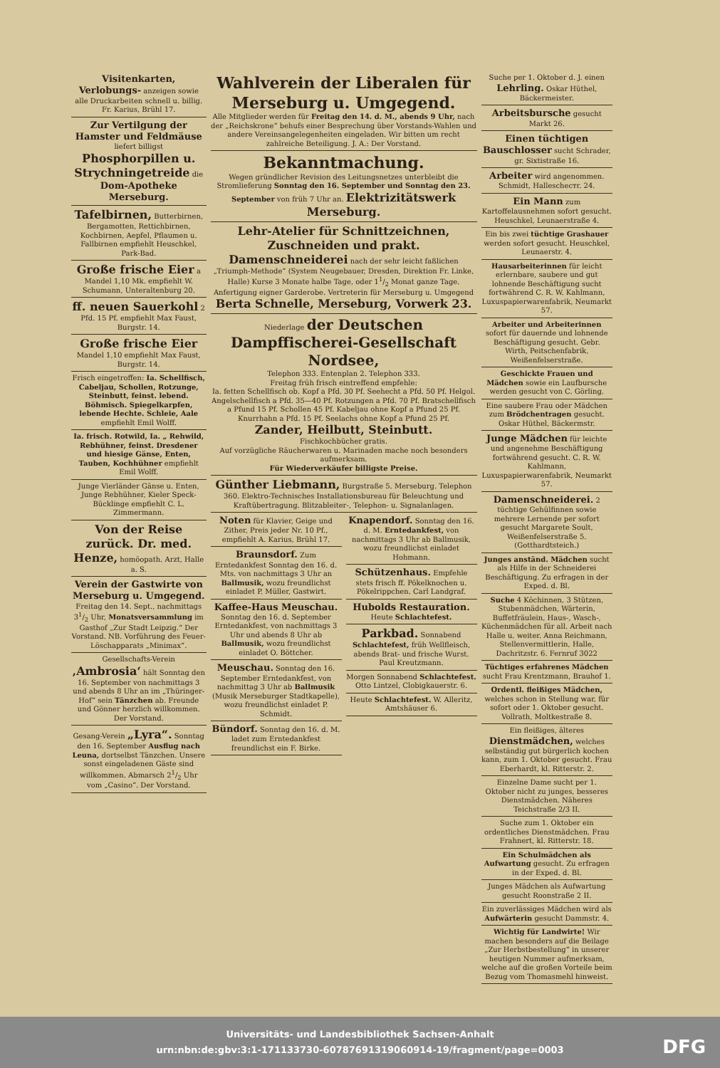Visitenkarten, Verlobungs- anzeigen sowie alle Druckarbeiten schnell u. billig. Fr. Karius, Brühl 17.
Zur Vertilgung der Hamster und Feldmäuse liefert billigst Phosphorpillen u. Strychningetreide die Dom-Apotheke Merseburg.
Tafelbirnen, Butterbirnen, Bergamotten, Rettichbirnen, Kochbirnen, Aepfel, Pflaumen u. Fallbirnen empfiehlt Heuschkel, Park-Bad.
Große frische Eier a Mandel 1,10 Mk. empfiehlt W. Schumann, Unteraltenburg 20.
ff. neuen Sauerkohl 2 Pfd. 15 Pf. empfiehlt Max Faust, Burgstr. 14.
Große frische Eier Mandel 1,10 empfiehlt Max Faust, Burgstr. 14.
Frisch eingetroffen: Ia. Schellfisch, Cabeljau, Schollen, Rotzunge, Steinbutt, feinst. lebend. Böhmisch. Spiegelkarpfen, lebende Hechte. Schleie, Aale empfiehlt Emil Wolff.
Ia. frisch. Rotwild, Ia. „ Rehwild, Rebhühner, feinst. Dresdener und hiesige Gänse, Enten, Tauben, Kochhühner empfiehlt Emil Wolff.
Junge Vierländer Gänse u. Enten, Junge Rebhühner, Kieler Speck-Bücklinge empfiehlt C. L. Zimmermann.
Von der Reise zurück. Dr. med. Henze, homöopath. Arzt, Halle a. S.
Verein der Gastwirte von Merseburg u. Umgegend. Freitag den 14. Sept., nachmittags 31/2 Uhr, Monatsversammlung im Gasthof „Zur Stadt Leipzig.“ Der Vorstand. NB. Vorführung des Feuer-Löschapparats „Minimax“.
Gesellschafts-Verein ‚Ambrosia‘ hält Sonntag den 16. September von nachmittags 3 und abends 8 Uhr an im „Thüringer-Hof“ sein Tänzchen ab. Freunde und Gönner herzlich willkommen. Der Vorstand.
Gesang-Verein „Lyra“. Sonntag den 16. September Ausflug nach Leuna, dortselbst Tänzchen. Unsere sonst eingeladenen Gäste sind willkommen. Abmarsch 21/2 Uhr vom „Casino“. Der Vorstand.
Wahlverein der Liberalen für Merseburg u. Umgegend.
Alle Mitglieder werden für Freitag den 14. d. M., abends 9 Uhr, nach der „Reichskrone“ behufs einer Besprechung über Vorstands-Wahlen und andere Vereinsangelegenheiten eingeladen. Wir bitten um recht zahlreiche Beteiligung. J. A.: Der Vorstand.
Bekanntmachung.
Wegen gründlicher Revision des Leitungsnetzes unterbleibt die Stromlieferung Sonntag den 16. September und Sonntag den 23. September von früh 7 Uhr an. Elektrizitätswerk Merseburg.
Lehr-Atelier für Schnittzeichnen, Zuschneiden und prakt. Damenschneiderei nach der sehr leicht faßlichen „Triumph-Methode“ (System Neugebauer, Dresden, Direktion Fr. Linke, Halle) Kurse 3 Monate halbe Tage, oder 11/2 Monat ganze Tage. Anfertigung eigner Garderobe. Vertreterin für Merseburg u. Umgegend Berta Schnelle, Merseburg, Vorwerk 23.
Niederlage der Deutschen Dampffischerei-Gesellschaft Nordsee,
Telephon 333. Entenplan 2. Telephon 333.
Freitag früh frisch eintreffend empfehle:
Ia. fetten Schellfisch ob. Kopf a Pfd. 30 Pf. Seehecht a Pfd. 50 Pf. Helgol. Angelschellfisch a Pfd. 35—40 Pf. Rotzungen a Pfd. 70 Pf. Bratschellfisch a Pfund 15 Pf. Schollen 45 Pf. Kabeljau ohne Kopf a Pfund 25 Pf. Knurrhahn a Pfd. 15 Pf. Seelachs ohne Kopf a Pfund 25 Pf.
Zander, Heilbutt, Steinbutt.
Fischkochbücher gratis.
Auf vorzügliche Räucherwaren u. Marinaden mache noch besonders aufmerksam.
Für Wiederverkäufer billigste Preise.
Günther Liebmann, Burgstraße 5. Merseburg. Telephon 360. Elektro-Technisches Installationsbureau für Beleuchtung und Kraftübertragung. Blitzableiter-, Telephon- u. Signalanlagen.
Noten für Klavier, Geige und Zither, Preis jeder Nr. 10 Pf., empfiehlt A. Karius, Brühl 17.
Braunsdorf. Zum Erntedankfest Sonntag den 16. d. Mts. von nachmittags 3 Uhr an Ballmusik, wozu freundlichst einladet P. Müller, Gastwirt.
Kaffee-Haus Meuschau. Sonntag den 16. d. September Erntedankfest, von nachmittags 3 Uhr und abends 8 Uhr ab Ballmusik, wozu freundlichst einladet O. Böttcher.
Meuschau. Sonntag den 16. September Erntedankfest, von nachmittag 3 Uhr ab Ballmusik (Musik Merseburger Stadtkapelle), wozu freundlichst einladet P. Schmidt.
Bündorf. Sonntag den 16. d. M. ladet zum Erntedankfest freundlichst ein F. Birke.
Knapendorf. Sonntag den 16. d. M. Erntedankfest, von nachmittags 3 Uhr ab Ballmusik, wozu freundlichst einladet Hohmann.
Schützenhaus. Empfehle stets frisch ff. Pökelknochen u. Pökelrippchen. Carl Landgraf.
Hubolds Restauration. Heute Schlachtefest.
Parkbad. Sonnabend Schlachtefest, früh Wellfleisch, abends Brat- und frische Wurst. Paul Kreutzmann.
Morgen Sonnabend Schlachtefest. Otto Lintzel, Clobigkauerstr. 6.
Heute Schlachtefest. W. Alleritz, Amtshäuser 6.
Suche per 1. Oktober d. J. einen Lehrling. Oskar Hüthel, Bäckermeister.
Arbeitsbursche gesucht Markt 26.
Einen tüchtigen Bauschlosser sucht Schrader, gr. Sixtistraße 16.
Arbeiter wird angenommen. Schmidt, Hallescheстr. 24.
Ein Mann zum Kartoffelausnehmen sofort gesucht. Heuschkel, Leunaerstraße 4.
Ein bis zwei tüchtige Grashauer werden sofort gesucht. Heuschkel, Leunaerstr. 4.
Hausarbeiterinnen für leicht erlernbare, saubere und gut lohnende Beschäftigung sucht fortwährend C. R. W. Kahlmann, Luxuspapierwarenfabrik, Neumarkt 57.
Arbeiter und Arbeiterinnen sofort für dauernde und lohnende Beschäftigung gesucht. Gebr. Wirth, Peitschenfabrik, Weißenfelserstraße.
Geschickte Frauen und Mädchen sowie ein Laufbursche werden gesucht von C. Görling.
Eine saubere Frau oder Mädchen zum Brödchentragen gesucht. Oskar Hüthel, Bäckermstr.
Junge Mädchen für leichte und angenehme Beschäftigung fortwährend gesucht. C. R. W. Kahlmann, Luxuspapierwarenfabrik, Neumarkt 57.
Damenschneiderei. 2 tüchtige Gehülfinnen sowie mehrere Lernende per sofort gesucht Margarete Soult, Weißenfelserstraße 5. (Gotthardtsteich.)
Junges anständ. Mädchen sucht als Hilfe in der Schneiderei Beschäftigung. Zu erfragen in der Exped. d. Bl.
Suche 4 Köchinnen, 3 Stützen, Stubenmädchen, Wärterin, Buffetfräulein, Haus-, Wasch-, Küchenmädchen für all. Arbeit nach Halle u. weiter. Anna Reichmann, Stellenvermittlerin, Halle, Dachritzstr. 6. Fernruf 3022
Tüchtiges erfahrenes Mädchen sucht Frau Krentzmann, Brauhof 1.
Ordentl. fleißiges Mädchen, welches schon in Stellung war, für sofort oder 1. Oktober gesucht. Vollrath, Moltkestraße 8.
Ein fleißiges, älteres Dienstmädchen, welches selbständig gut bürgerlich kochen kann, zum 1. Oktober gesucht. Frau Eberhardt, kl. Ritterstr. 2.
Einzelne Dame sucht per 1. Oktober nicht zu junges, besseres Dienstmädchen. Näheres Teichstraße 2/3 II.
Suche zum 1. Oktober ein ordentliches Dienstmädchen. Frau Frahnert, kl. Ritterstr. 18.
Ein Schulmädchen als Aufwartung gesucht. Zu erfragen in der Exped. d. Bl.
Junges Mädchen als Aufwartung gesucht Roonstraße 2 II.
Ein zuverlässiges Mädchen wird als Aufwärterin gesucht Dammstr. 4.
Wichtig für Landwirte! Wir machen besonders auf die Beilage „Zur Herbstbestellung“ in unserer heutigen Nummer aufmerksam, welche auf die großen Vorteile beim Bezug vom Thomasmehl hinweist.
Universitäts- und Landesbibliothek Sachsen-Anhalt
urn:nbn:de:gbv:3:1-171133730-60787691319060914-19/fragment/page=0003
DFG